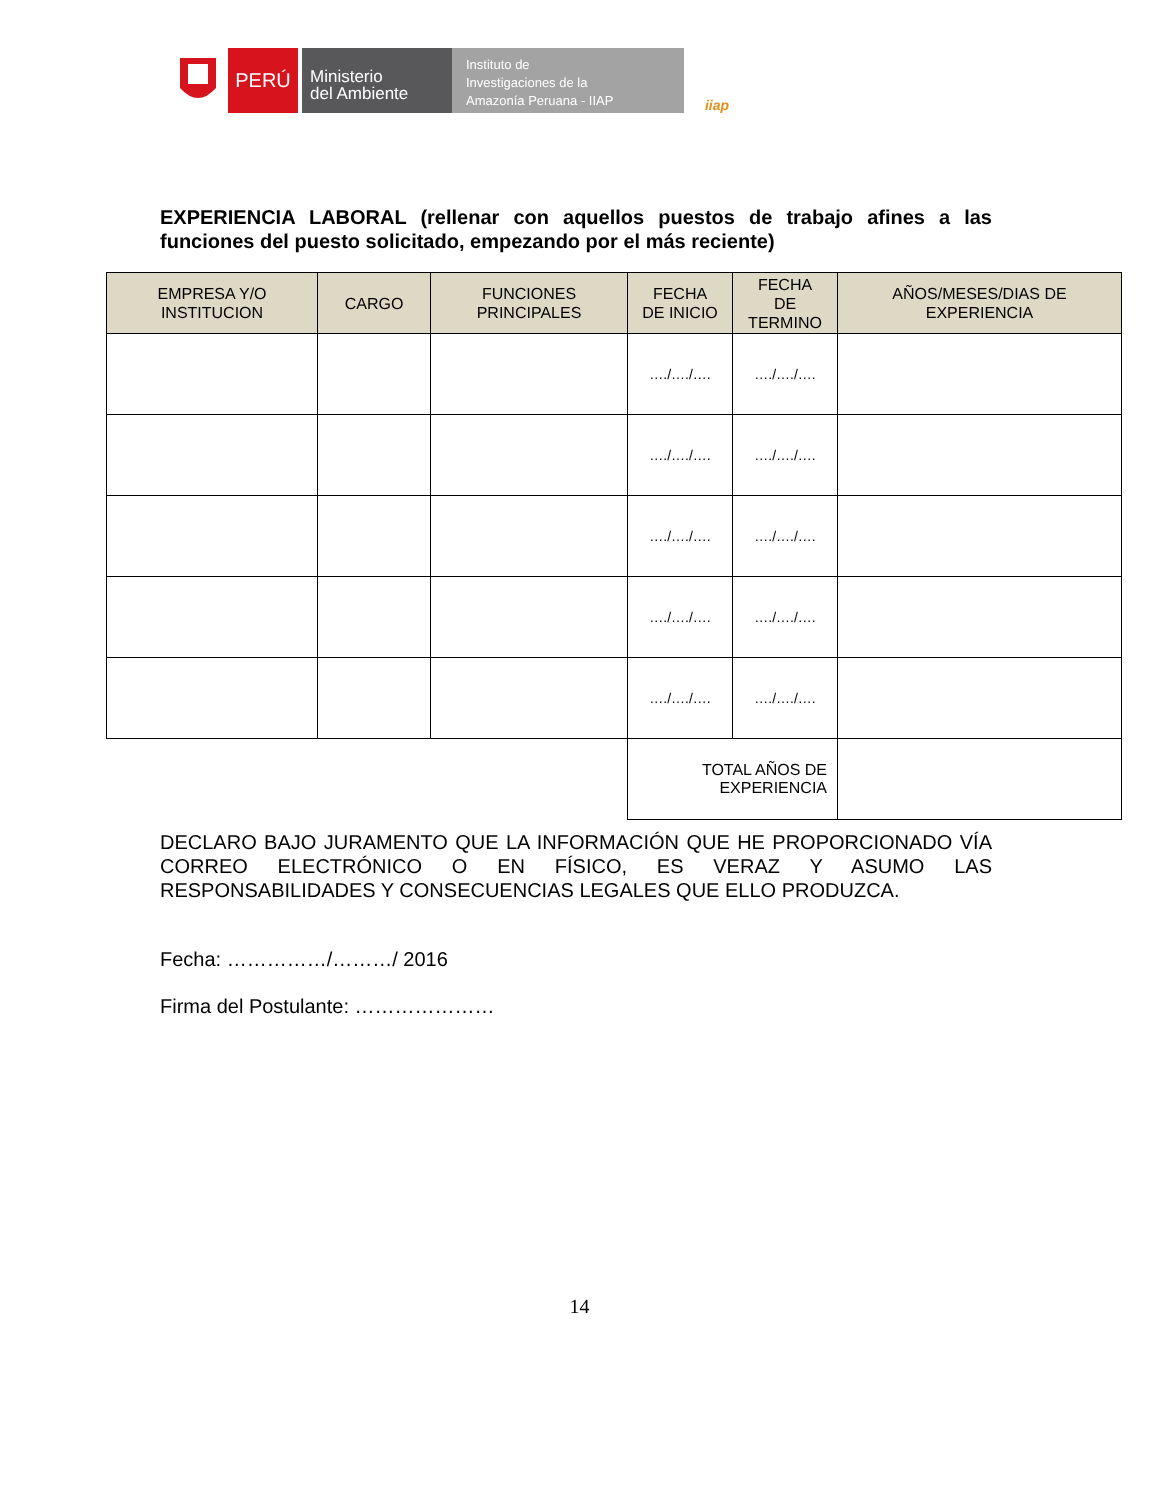PERÚ
Ministerio
del Ambiente
Instituto de
Investigaciones de la
Amazonía Peruana - IIAP
iiap
EXPERIENCIA LABORAL (rellenar con aquellos puestos de trabajo afines a las funciones del puesto solicitado, empezando por el más reciente)
| EMPRESA Y/O INSTITUCION | CARGO | FUNCIONES PRINCIPALES | FECHA DE INICIO | FECHA DE TERMINO | AÑOS/MESES/DIAS DE EXPERIENCIA |
| --- | --- | --- | --- | --- | --- |
| | | | …./…./…. | …./…./…. | |
| | | | …./…./…. | …./…./…. | |
| | | | …./…./…. | …./…./…. | |
| | | | …./…./…. | …./…./…. | |
| | | | …./…./…. | …./…./…. | |
| | | | TOTAL AÑOS DE EXPERIENCIA | | |
DECLARO BAJO JURAMENTO QUE LA INFORMACIÓN QUE HE PROPORCIONADO VÍA CORREO ELECTRÓNICO O EN FÍSICO, ES VERAZ Y ASUMO LAS RESPONSABILIDADES Y CONSECUENCIAS LEGALES QUE ELLO PRODUZCA.
Fecha: ……………/………/ 2016
Firma del Postulante: …………………
14